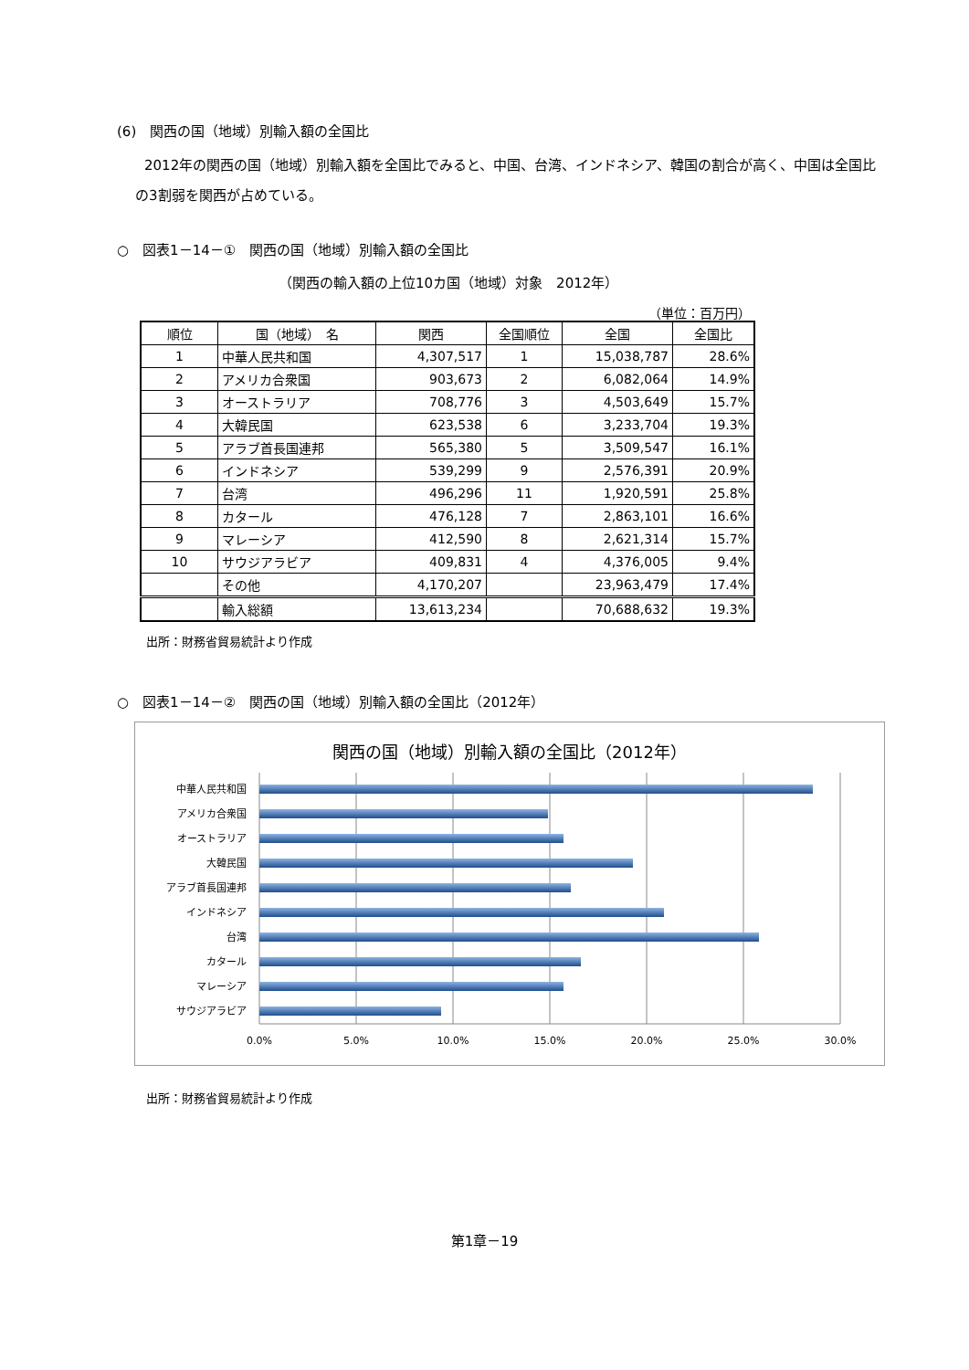(6)　関西の国（地域）別輸入額の全国比
2012年の関西の国（地域）別輸入額を全国比でみると、中国、台湾、インドネシア、韓国の割合が高く、中国は全国比の3割弱を関西が占めている。
○　図表1－14－①　関西の国（地域）別輸入額の全国比
（関西の輸入額の上位10カ国（地域）対象　2012年）
（単位：百万円）
| 順位 | 国（地域） 名 | 関西 | 全国順位 | 全国 | 全国比 |
| --- | --- | --- | --- | --- | --- |
| 1 | 中華人民共和国 | 4,307,517 | 1 | 15,038,787 | 28.6% |
| 2 | アメリカ合衆国 | 903,673 | 2 | 6,082,064 | 14.9% |
| 3 | オーストラリア | 708,776 | 3 | 4,503,649 | 15.7% |
| 4 | 大韓民国 | 623,538 | 6 | 3,233,704 | 19.3% |
| 5 | アラブ首長国連邦 | 565,380 | 5 | 3,509,547 | 16.1% |
| 6 | インドネシア | 539,299 | 9 | 2,576,391 | 20.9% |
| 7 | 台湾 | 496,296 | 11 | 1,920,591 | 25.8% |
| 8 | カタール | 476,128 | 7 | 2,863,101 | 16.6% |
| 9 | マレーシア | 412,590 | 8 | 2,621,314 | 15.7% |
| 10 | サウジアラビア | 409,831 | 4 | 4,376,005 | 9.4% |
| | その他 | 4,170,207 | | 23,963,479 | 17.4% |
| | 輸入総額 | 13,613,234 | | 70,688,632 | 19.3% |
出所：財務省貿易統計より作成
○　図表1－14－②　関西の国（地域）別輸入額の全国比（2012年）
関西の国（地域）別輸入額の全国比（2012年）
中華人民共和国
アメリカ合衆国
オーストラリア
大韓民国
アラブ首長国連邦
インドネシア
台湾
カタール
マレーシア
サウジアラビア
0.0%
5.0%
10.0%
15.0%
20.0%
25.0%
30.0%
出所：財務省貿易統計より作成
第1章－19